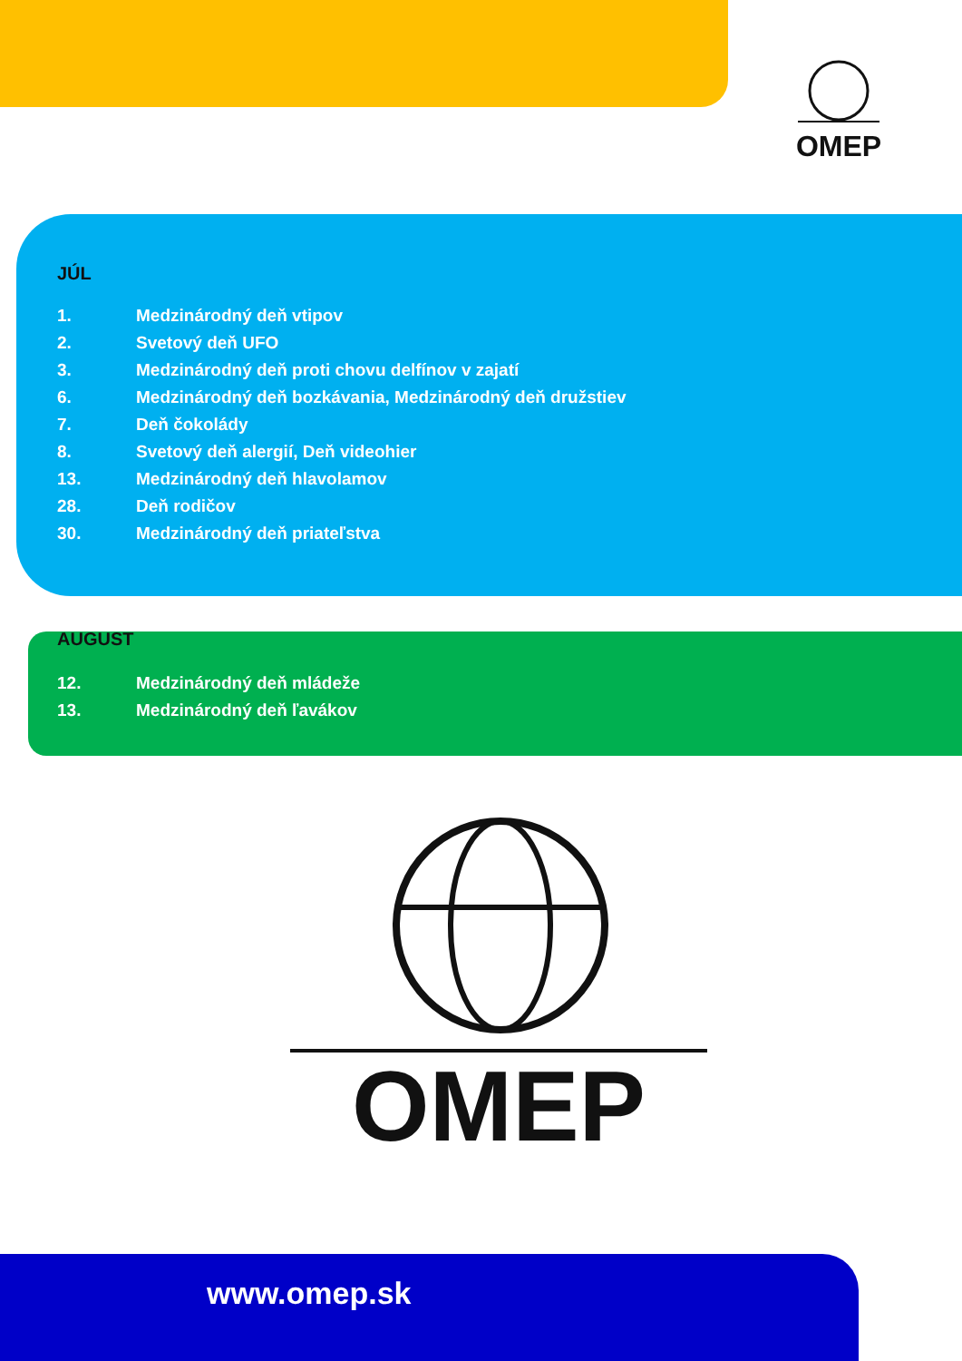OMEP
JÚL
1. Medzinárodný deň vtipov
2. Svetový deň UFO
3. Medzinárodný deň proti chovu delfínov v zajatí
6. Medzinárodný deň bozkávania, Medzinárodný deň družstiev
7. Deň čokolády
8. Svetový deň alergií, Deň videohier
13. Medzinárodný deň hlavolamov
28. Deň rodičov
30. Medzinárodný deň priateľstva
AUGUST
12. Medzinárodný deň mládeže
13. Medzinárodný deň ľavákov
OMEP
www.omep.sk